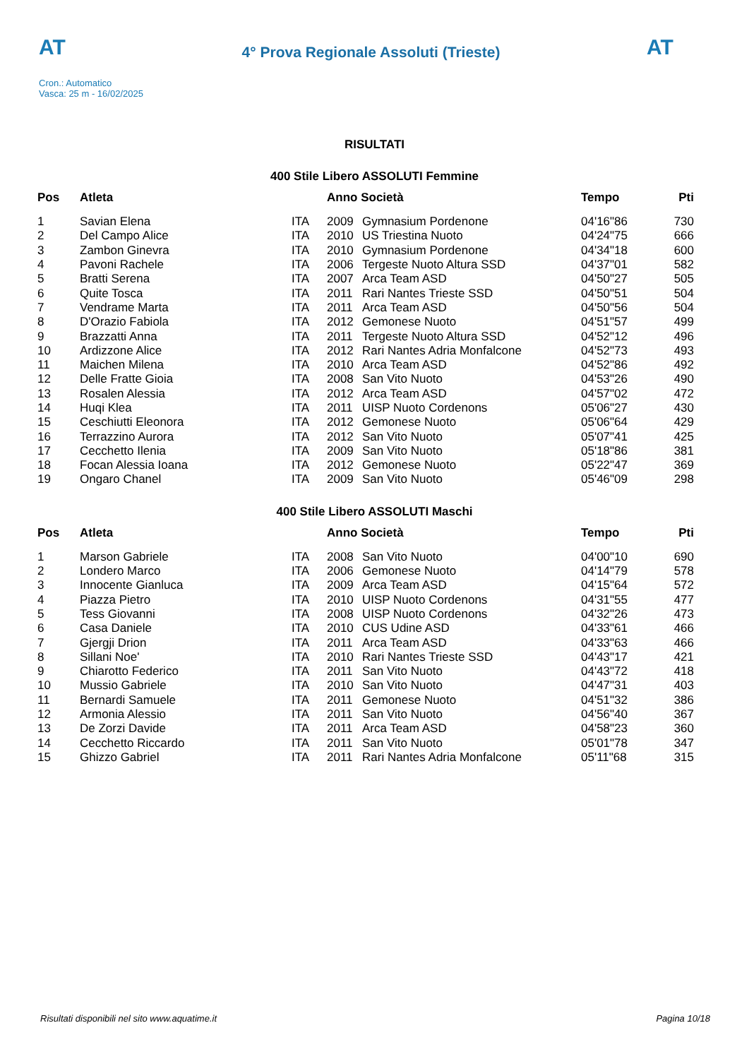AT
4° Prova Regionale Assoluti (Trieste)
AT
Cron.: Automatico
Vasca: 25 m - 16/02/2025
RISULTATI
400 Stile Libero ASSOLUTI Femmine
| Pos | Atleta | | Anno Società | | Tempo | Pti |
| --- | --- | --- | --- | --- | --- | --- |
| 1 | Savian Elena | ITA | 2009 | Gymnasium Pordenone | 04'16"86 | 730 |
| 2 | Del Campo Alice | ITA | 2010 | US Triestina Nuoto | 04'24"75 | 666 |
| 3 | Zambon Ginevra | ITA | 2010 | Gymnasium Pordenone | 04'34"18 | 600 |
| 4 | Pavoni Rachele | ITA | 2006 | Tergeste Nuoto Altura SSD | 04'37"01 | 582 |
| 5 | Bratti Serena | ITA | 2007 | Arca Team ASD | 04'50"27 | 505 |
| 6 | Quite Tosca | ITA | 2011 | Rari Nantes Trieste SSD | 04'50"51 | 504 |
| 7 | Vendrame Marta | ITA | 2011 | Arca Team ASD | 04'50"56 | 504 |
| 8 | D'Orazio Fabiola | ITA | 2012 | Gemonese Nuoto | 04'51"57 | 499 |
| 9 | Brazzatti Anna | ITA | 2011 | Tergeste Nuoto Altura SSD | 04'52"12 | 496 |
| 10 | Ardizzone Alice | ITA | 2012 | Rari Nantes Adria Monfalcone | 04'52"73 | 493 |
| 11 | Maichen Milena | ITA | 2010 | Arca Team ASD | 04'52"86 | 492 |
| 12 | Delle Fratte Gioia | ITA | 2008 | San Vito Nuoto | 04'53"26 | 490 |
| 13 | Rosalen Alessia | ITA | 2012 | Arca Team ASD | 04'57"02 | 472 |
| 14 | Huqi Klea | ITA | 2011 | UISP Nuoto Cordenons | 05'06"27 | 430 |
| 15 | Ceschiutti Eleonora | ITA | 2012 | Gemonese Nuoto | 05'06"64 | 429 |
| 16 | Terrazzino Aurora | ITA | 2012 | San Vito Nuoto | 05'07"41 | 425 |
| 17 | Cecchetto Ilenia | ITA | 2009 | San Vito Nuoto | 05'18"86 | 381 |
| 18 | Focan Alessia Ioana | ITA | 2012 | Gemonese Nuoto | 05'22"47 | 369 |
| 19 | Ongaro Chanel | ITA | 2009 | San Vito Nuoto | 05'46"09 | 298 |
400 Stile Libero ASSOLUTI Maschi
| Pos | Atleta | | Anno Società | | Tempo | Pti |
| --- | --- | --- | --- | --- | --- | --- |
| 1 | Marson Gabriele | ITA | 2008 | San Vito Nuoto | 04'00"10 | 690 |
| 2 | Londero Marco | ITA | 2006 | Gemonese Nuoto | 04'14"79 | 578 |
| 3 | Innocente Gianluca | ITA | 2009 | Arca Team ASD | 04'15"64 | 572 |
| 4 | Piazza Pietro | ITA | 2010 | UISP Nuoto Cordenons | 04'31"55 | 477 |
| 5 | Tess Giovanni | ITA | 2008 | UISP Nuoto Cordenons | 04'32"26 | 473 |
| 6 | Casa Daniele | ITA | 2010 | CUS Udine ASD | 04'33"61 | 466 |
| 7 | Gjergji Drion | ITA | 2011 | Arca Team ASD | 04'33"63 | 466 |
| 8 | Sillani Noe' | ITA | 2010 | Rari Nantes Trieste SSD | 04'43"17 | 421 |
| 9 | Chiarotto Federico | ITA | 2011 | San Vito Nuoto | 04'43"72 | 418 |
| 10 | Mussio Gabriele | ITA | 2010 | San Vito Nuoto | 04'47"31 | 403 |
| 11 | Bernardi Samuele | ITA | 2011 | Gemonese Nuoto | 04'51"32 | 386 |
| 12 | Armonia Alessio | ITA | 2011 | San Vito Nuoto | 04'56"40 | 367 |
| 13 | De Zorzi Davide | ITA | 2011 | Arca Team ASD | 04'58"23 | 360 |
| 14 | Cecchetto Riccardo | ITA | 2011 | San Vito Nuoto | 05'01"78 | 347 |
| 15 | Ghizzo Gabriel | ITA | 2011 | Rari Nantes Adria Monfalcone | 05'11"68 | 315 |
Risultati disponibili nel sito www.aquatime.it Pagina 10/18